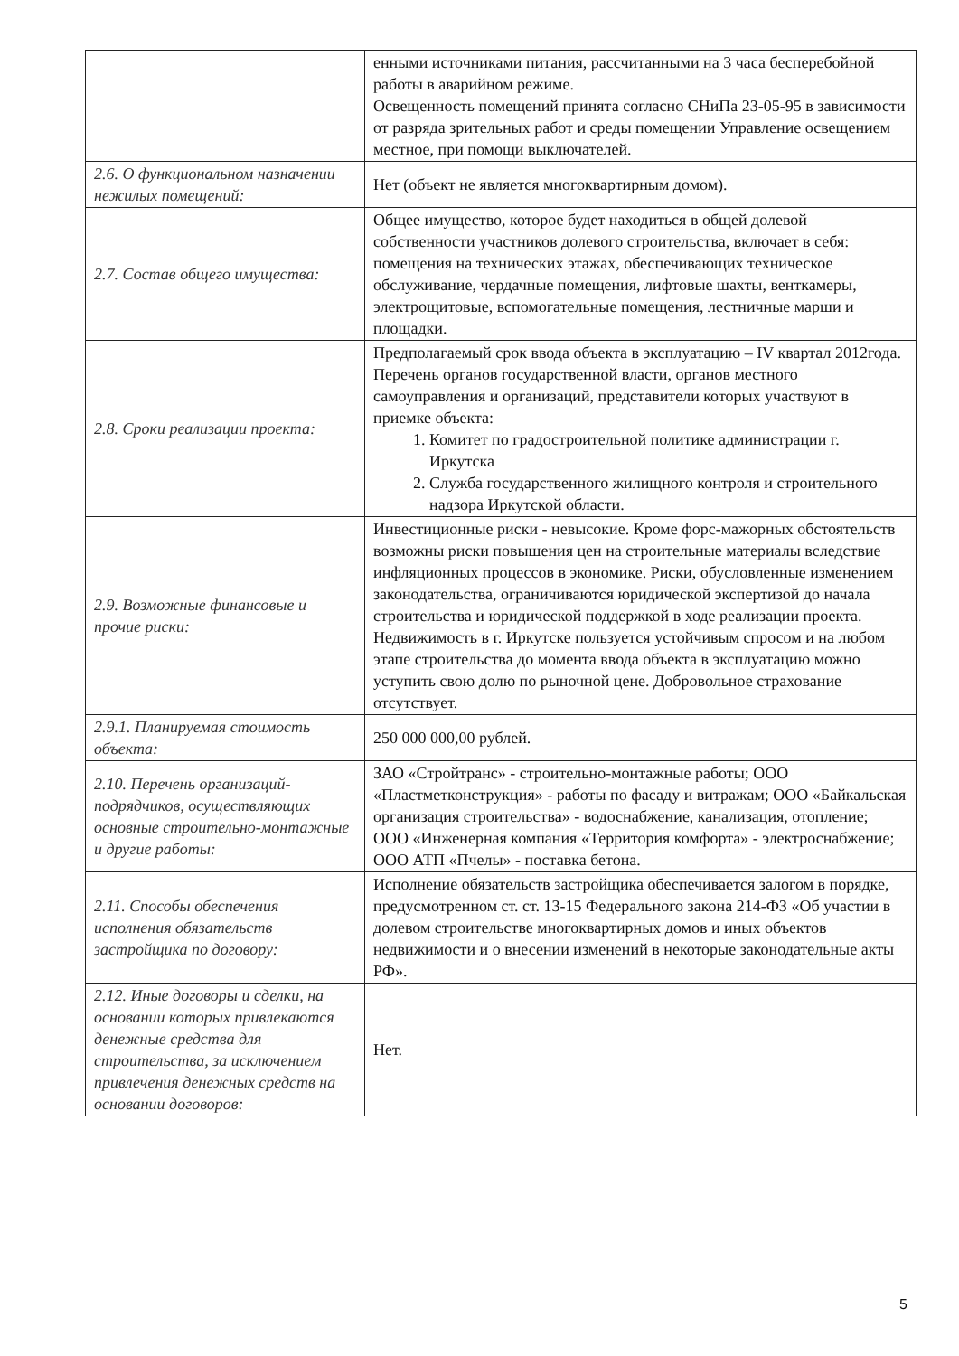| | енными источниками питания, рассчитанными на 3 часа бесперебойной работы в аварийном режиме. Освещенность помещений принята согласно СНиПа 23-05-95 в зависимости от разряда зрительных работ и среды помещении Управление освещением местное, при помощи выключателей. |
| 2.6. О функциональном назначении нежилых помещений: | Нет (объект не является многоквартирным домом). |
| 2.7. Состав общего имущества: | Общее имущество, которое будет находиться в общей долевой собственности участников долевого строительства, включает в себя: помещения на технических этажах, обеспечивающих техническое обслуживание, чердачные помещения, лифтовые шахты, венткамеры, электрощитовые, вспомогательные помещения, лестничные марши и площадки. |
| 2.8. Сроки реализации проекта: | Предполагаемый срок ввода объекта в эксплуатацию – IV квартал 2012года. Перечень органов государственной власти, органов местного самоуправления и организаций, представители которых участвуют в приемке объекта: 1. Комитет по градостроительной политике администрации г. Иркутска 2. Служба государственного жилищного контроля и строительного надзора Иркутской области. |
| 2.9. Возможные финансовые и прочие риски: | Инвестиционные риски - невысокие. Кроме форс-мажорных обстоятельств возможны риски повышения цен на строительные материалы вследствие инфляционных процессов в экономике. Риски, обусловленные изменением законодательства, ограничиваются юридической экспертизой до начала строительства и юридической поддержкой в ходе реализации проекта. Недвижимость в г. Иркутске пользуется устойчивым спросом и на любом этапе строительства до момента ввода объекта в эксплуатацию можно уступить свою долю по рыночной цене. Добровольное страхование отсутствует. |
| 2.9.1. Планируемая стоимость объекта: | 250 000 000,00 рублей. |
| 2.10. Перечень организаций-подрядчиков, осуществляющих основные строительно-монтажные и другие работы: | ЗАО «Стройтранс» - строительно-монтажные работы; ООО «Пластметконструкция» - работы по фасаду и витражам; ООО «Байкальская организация строительства» - водоснабжение, канализация, отопление; ООО «Инженерная компания «Территория комфорта» - электроснабжение; ООО АТП «Пчелы» - поставка бетона. |
| 2.11. Способы обеспечения исполнения обязательств застройщика по договору: | Исполнение обязательств застройщика обеспечивается залогом в порядке, предусмотренном ст. ст. 13-15 Федерального закона 214-ФЗ «Об участии в долевом строительстве многоквартирных домов и иных объектов недвижимости и о внесении изменений в некоторые законодательные акты РФ». |
| 2.12. Иные договоры и сделки, на основании которых привлекаются денежные средства для строительства, за исключением привлечения денежных средств на основании договоров: | Нет. |
5